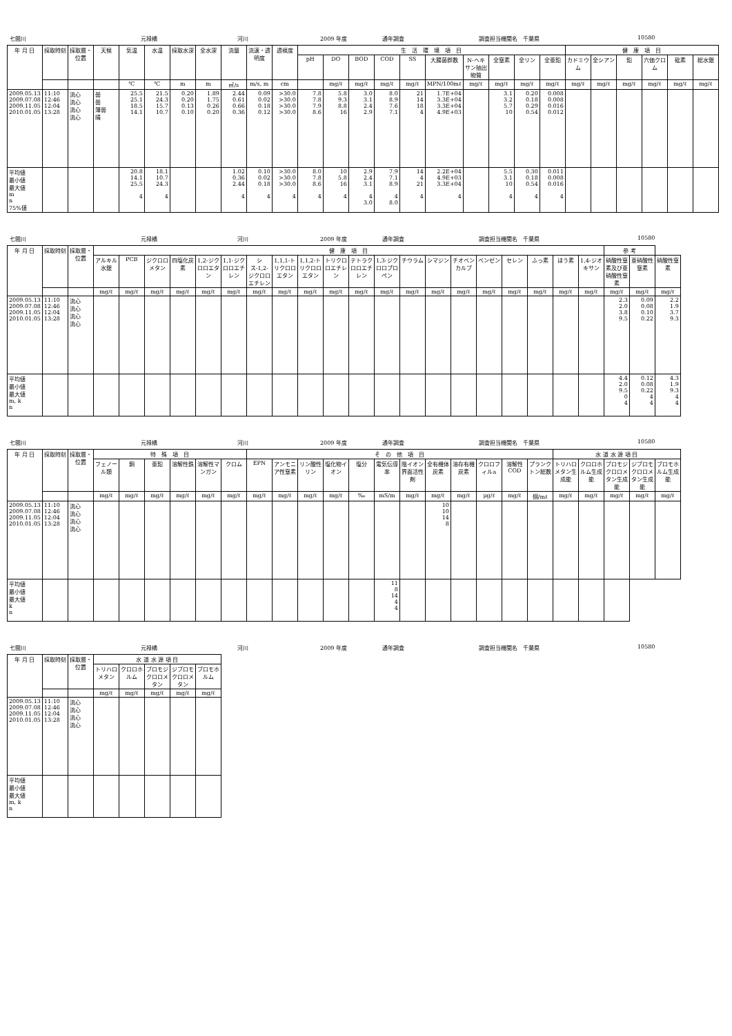七間川 元禄橋 河川 2009 年度 通年調査 調査担当機関名　千葉県 10580
| 年 月 日 | 採取時刻 | 採取層・位置 | 天候 | 気温 | 水温 | 採取水深 | 全水深 | 流量 | 流速・透明度 | 透視度 | 生 活 環 境 項 目 | | | | | | | | | | 健 康 項 目 | | | | | |
| --- | --- | --- | --- | --- | --- | --- | --- | --- | --- | --- | --- | --- | --- | --- | --- | --- | --- | --- | --- | --- | --- | --- | --- | --- | --- | --- |
| | | | | | | | | | | | pH | DO | BOD | COD | SS | 大腸菌群数 | N-ヘキサン抽出物質 | 全窒素 | 全リン | 全亜鉛 | カドミウム | 全シアン | 鉛 | 六価クロム | 砒素 | 総水銀 |
| | | | | ℃ | ℃ | m | m | ㎥/s | m/s, m | cm | | mg/ℓ | mg/ℓ | mg/ℓ | mg/ℓ | MPN/100mℓ | mg/ℓ | mg/ℓ | mg/ℓ | mg/ℓ | mg/ℓ | mg/ℓ | mg/ℓ | mg/ℓ | mg/ℓ | mg/ℓ |
| 2009.05.13 2009.07.08 2009.11.05 2010.01.05 | 11:10 12:46 12:04 13:28 | 流心 流心 流心 流心 | 曇 曇 薄曇 晴 | 25.5 25.1 18.5 14.1 | 21.5 24.3 15.7 10.7 | 0.20 0.20 0.13 0.10 | 1.89 1.75 0.26 0.20 | 2.44 0.61 0.66 0.36 | 0.09 0.02 0.18 0.12 | >30.0 >30.0 >30.0 >30.0 | 7.8 7.8 7.9 8.6 | 5.8 9.3 8.8 16 | 3.0 3.1 2.4 2.9 | 8.0 8.9 7.6 7.1 | 21 14 18 4 | 1.7E+04 3.3E+04 3.3E+04 4.9E+03 | | 3.1 3.2 5.7 10 | 0.20 0.18 0.29 0.54 | 0.008 0.008 0.016 0.012 | | | | | | |
| 平均値 最小値 最大値 m n 75%値 | | | | 20.8 14.1 25.5 4 | 18.1 10.7 24.3 4 | | | 1.02 0.36 2.44 4 | 0.10 0.02 0.18 4 | >30.0 >30.0 >30.0 4 | 8.0 7.8 8.6 4 | 10 5.8 16 4 | 2.9 2.4 3.1 4 3.0 | 7.9 7.1 8.9 4 8.0 | 14 4 21 4 | 2.2E+04 4.9E+03 3.3E+04 4 | | 5.5 3.1 10 4 | 0.30 0.18 0.54 4 | 0.011 0.008 0.016 4 | | | | | | |
七間川 元禄橋 河川 2009 年度 通年調査 調査担当機関名　千葉県 10580
| 年 月 日 | 採取時刻 | 採取層・位置 | 健 康 項 目 | | | | | | | | | | | | | | | | | | | | 参 考 | | |
| --- | --- | --- | --- | --- | --- | --- | --- | --- | --- | --- | --- | --- | --- | --- | --- | --- | --- | --- | --- | --- | --- | --- | --- | --- | --- |
| | | | アルキル水銀 | PCB | ジクロロメタン | 四塩化炭素 | 1,2-ジクロロエタン | 1,1-ジクロロエチレン | シス-1,2-ジクロロエチレン | 1,1,1-トリクロロエタン | 1,1,2-トリクロロエタン | トリクロロエチレン | テトラクロロエチレン | 1,3-ジクロロプロペン | チウラム | シマジン | チオベンカルブ | ベンゼン | セレン | ふっ素 | ほう素 | 1,4-ジオキサン | 硝酸性窒素及び亜硝酸性窒素 | 亜硝酸性窒素 | 硝酸性窒素 |
| | | | mg/ℓ | mg/ℓ | mg/ℓ | mg/ℓ | mg/ℓ | mg/ℓ | mg/ℓ | mg/ℓ | mg/ℓ | mg/ℓ | mg/ℓ | mg/ℓ | mg/ℓ | mg/ℓ | mg/ℓ | mg/ℓ | mg/ℓ | mg/ℓ | mg/ℓ | mg/ℓ | mg/ℓ | mg/ℓ | mg/ℓ |
| 2009.05.13 2009.07.08 2009.11.05 2010.01.05 | 11:10 12:46 12:04 13:28 | 流心 流心 流心 流心 | | | | | | | | | | | | | | | | | | | | | 2.3 2.0 3.8 9.5 | 0.09 0.08 0.10 0.22 | 2.2 1.9 3.7 9.3 |
| 平均値 最小値 最大値 m, k n | | | | | | | | | | | | | | | | | | | | | | | 4.4 2.0 9.5 0 4 | 0.12 0.08 0.22 4 4 | 4.3 1.9 9.3 4 4 |
七間川 元禄橋 河川 2009 年度 通年調査 調査担当機関名　千葉県 10580
| 年 月 日 | 採取時刻 | 採取層・位置 | 特 殊 項 目 | | | | | | そ の 他 項 目 | | | | | | | | | | | | 水 道 水 源 項 目 | | | | |
| --- | --- | --- | --- | --- | --- | --- | --- | --- | --- | --- | --- | --- | --- | --- | --- | --- | --- | --- | --- | --- | --- | --- | --- | --- | --- |
| | | | フェノール類 | 銅 | 亜鉛 | 溶解性鉄 | 溶解性マンガン | クロム | EPN | アンモニア性窒素 | リン酸性リン | 塩化物イオン | 塩分 | 電気伝導率 | 陰イオン界面活性剤 | 全有機体炭素 | 溶存有機炭素 | クロロフィルa | 溶解性COD | プランクトン総数 | トリハロメタン生成能 | クロロホルム生成能 | ブロモジクロロメタン生成能 | ジブロモクロロメタン生成能 | ブロモホルム生成能 |
| | | | mg/ℓ | mg/ℓ | mg/ℓ | mg/ℓ | mg/ℓ | mg/ℓ | mg/ℓ | mg/ℓ | mg/ℓ | mg/ℓ | ‰ | mS/m | mg/ℓ | mg/ℓ | mg/ℓ | μg/ℓ | mg/ℓ | 個/mℓ | mg/ℓ | mg/ℓ | mg/ℓ | mg/ℓ | mg/ℓ |
| 2009.05.13 2009.07.08 2009.11.05 2010.01.05 | 11:10 12:46 12:04 13:28 | 流心 流心 流心 流心 | | | | | | | | | | | | | | 10 10 14 8 | | | | | | | | | |
| 平均値 最小値 最大値 k n | | | | | | | | | | | | | | 11 8 14 4 4 | | | | | | | | | | | |
七間川 元禄橋 河川 2009 年度 通年調査 調査担当機関名　千葉県 10580
| 年 月 日 | 採取時刻 | 採取層・位置 | 水 道 水 源 項 目 | | | | |
| --- | --- | --- | --- | --- | --- | --- | --- |
| | | | トリハロメタン | クロロホルム | ブロモジクロロメタン | ジブロモクロロメタン | ブロモホルム |
| | | | mg/ℓ | mg/ℓ | mg/ℓ | mg/ℓ | mg/ℓ |
| 2009.05.13 2009.07.08 2009.11.05 2010.01.05 | 11:10 12:46 12:04 13:28 | 流心 流心 流心 流心 | | | | | |
| 平均値 最小値 最大値 m, k n | | | | | | | |